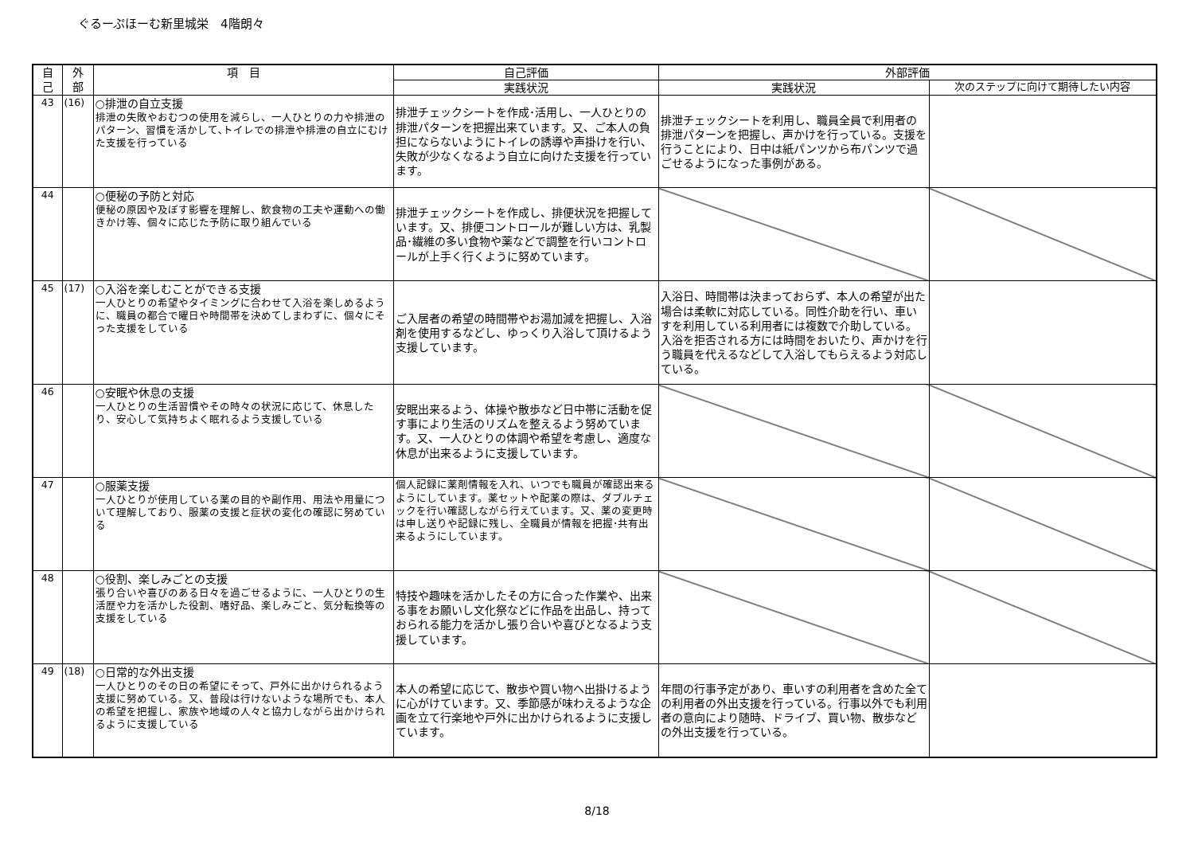ぐるーぷほーむ新里城栄　4階朗々
| 自 己 | 外 部 | 項 目 | 自己評価 | 外部評価 | |
| --- | --- | --- | --- | --- | --- |
| | | | 実践状況 | 実践状況 | 次のステップに向けて期待したい内容 |
| 43 | (16) | ○排泄の自立支援 排泄の失敗やおむつの使用を減らし、一人ひとりの力や排泄のパターン、習慣を活かして､トイレでの排泄や排泄の自立にむけた支援を行っている | 排泄チェックシートを作成･活用し、一人ひとりの排泄パターンを把握出来ています。又、ご本人の負担にならないようにトイレの誘導や声掛けを行い、失敗が少なくなるよう自立に向けた支援を行っています。 | 排泄チェックシートを利用し、職員全員で利用者の排泄パターンを把握し、声かけを行っている。支援を行うことにより、日中は紙パンツから布パンツで過ごせるようになった事例がある。 | |
| 44 | | ○便秘の予防と対応 便秘の原因や及ぼす影響を理解し、飲食物の工夫や運動への働きかけ等、個々に応じた予防に取り組んでいる | 排泄チェックシートを作成し、排便状況を把握しています。又、排便コントロールが難しい方は、乳製品･繊維の多い食物や薬などで調整を行いコントロールが上手く行くように努めています。 | | |
| 45 | (17) | ○入浴を楽しむことができる支援 一人ひとりの希望やタイミングに合わせて入浴を楽しめるように、職員の都合で曜日や時間帯を決めてしまわずに、個々にそった支援をしている | ご入居者の希望の時間帯やお湯加減を把握し、入浴剤を使用するなどし、ゆっくり入浴して頂けるよう支援しています。 | 入浴日、時間帯は決まっておらず、本人の希望が出た場合は柔軟に対応している。同性介助を行い、車いすを利用している利用者には複数で介助している。入浴を拒否される方には時間をおいたり、声かけを行う職員を代えるなどして入浴してもらえるよう対応している。 | |
| 46 | | ○安眠や休息の支援 一人ひとりの生活習慣やその時々の状況に応じて、休息したり、安心して気持ちよく眠れるよう支援している | 安眠出来るよう、体操や散歩など日中帯に活動を促す事により生活のリズムを整えるよう努めています。又、一人ひとりの体調や希望を考慮し、適度な休息が出来るように支援しています。 | | |
| 47 | | ○服薬支援 一人ひとりが使用している薬の目的や副作用、用法や用量について理解しており、服薬の支援と症状の変化の確認に努めている | 個人記録に薬剤情報を入れ、いつでも職員が確認出来るようにしています。薬セットや配薬の際は、ダブルチェックを行い確認しながら行えています。又、薬の変更時は申し送りや記録に残し、全職員が情報を把握･共有出来るようにしています。 | | |
| 48 | | ○役割、楽しみごとの支援 張り合いや喜びのある日々を過ごせるように、一人ひとりの生活歴や力を活かした役割、嗜好品、楽しみごと、気分転換等の支援をしている | 特技や趣味を活かしたその方に合った作業や、出来る事をお願いし文化祭などに作品を出品し、持っておられる能力を活かし張り合いや喜びとなるよう支援しています。 | | |
| 49 | (18) | ○日常的な外出支援 一人ひとりのその日の希望にそって、戸外に出かけられるよう支援に努めている。又、普段は行けないような場所でも、本人の希望を把握し、家族や地域の人々と協力しながら出かけられるように支援している | 本人の希望に応じて、散歩や買い物へ出掛けるように心がけています。又、季節感が味わえるような企画を立て行楽地や戸外に出かけられるように支援しています。 | 年間の行事予定があり、車いすの利用者を含めた全ての利用者の外出支援を行っている。行事以外でも利用者の意向により随時、ドライブ、買い物、散歩などの外出支援を行っている。 | |
8/18